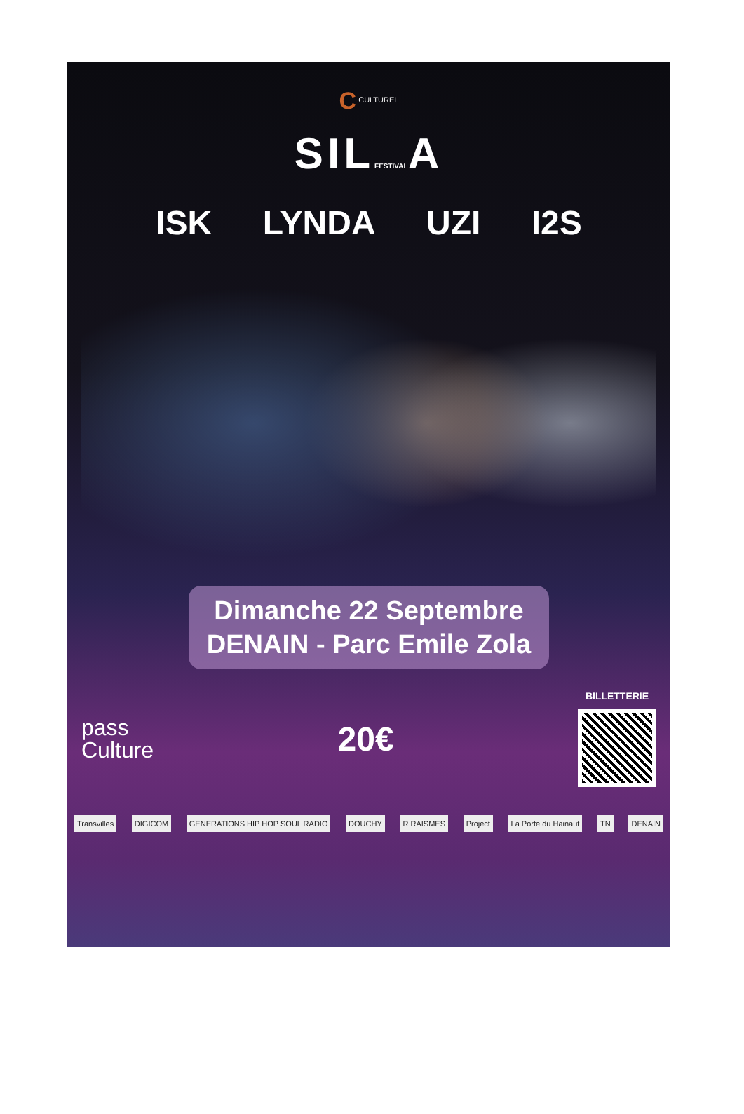C CULTUREL
SILFESTIVALA
ISK LYNDA UZI I2S
Dimanche 22 Septembre
DENAIN - Parc Emile Zola
pass
Culture
20€
BILLETTERIE
Transvilles DIGICOM GENERATIONS HIP HOP SOUL RADIO DOUCHY R RAISMES Project La Porte du Hainaut TN DENAIN